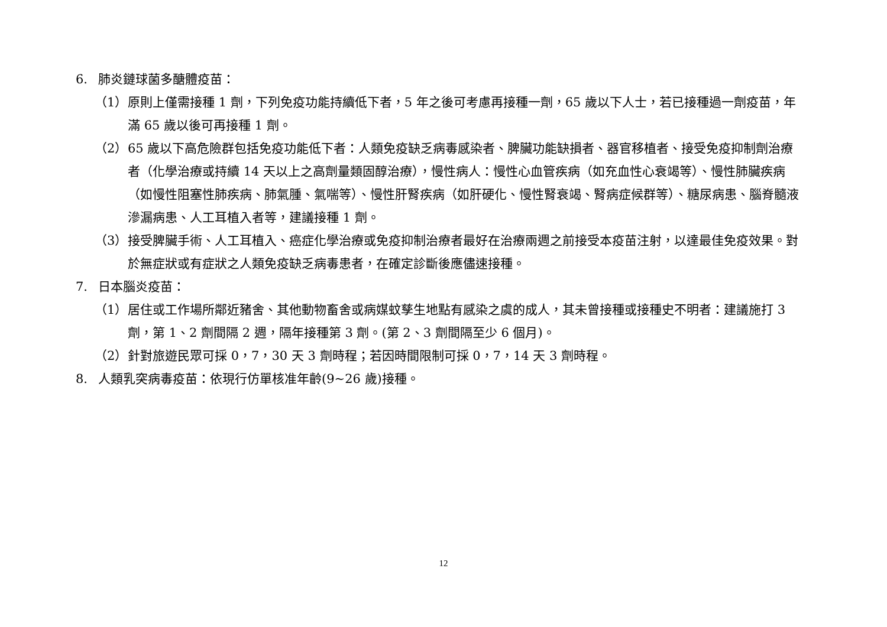6. 肺炎鏈球菌多醣體疫苗：
（1） 原則上僅需接種 1 劑，下列免疫功能持續低下者，5 年之後可考慮再接種一劑，65 歲以下人士，若已接種過一劑疫苗，年滿 65 歲以後可再接種 1 劑。
（2） 65 歲以下高危險群包括免疫功能低下者：人類免疫缺乏病毒感染者、脾臟功能缺損者、器官移植者、接受免疫抑制劑治療者（化學治療或持續 14 天以上之高劑量類固醇治療），慢性病人：慢性心血管疾病（如充血性心衰竭等）、慢性肺臟疾病（如慢性阻塞性肺疾病、肺氣腫、氣喘等）、慢性肝腎疾病（如肝硬化、慢性腎衰竭、腎病症候群等）、糖尿病患、腦脊髓液滲漏病患、人工耳植入者等，建議接種 1 劑。
（3） 接受脾臟手術、人工耳植入、癌症化學治療或免疫抑制治療者最好在治療兩週之前接受本疫苗注射，以達最佳免疫效果。對於無症狀或有症狀之人類免疫缺乏病毒患者，在確定診斷後應儘速接種。
7. 日本腦炎疫苗：
（1） 居住或工作場所鄰近豬舍、其他動物畜舍或病媒蚊孳生地點有感染之虞的成人，其未曾接種或接種史不明者：建議施打 3 劑，第 1、2 劑間隔 2 週，隔年接種第 3 劑。(第 2、3 劑間隔至少 6 個月)。
（2） 針對旅遊民眾可採 0，7，30 天 3 劑時程；若因時間限制可採 0，7，14 天 3 劑時程。
8. 人類乳突病毒疫苗：依現行仿單核准年齡(9~26 歲)接種。
12